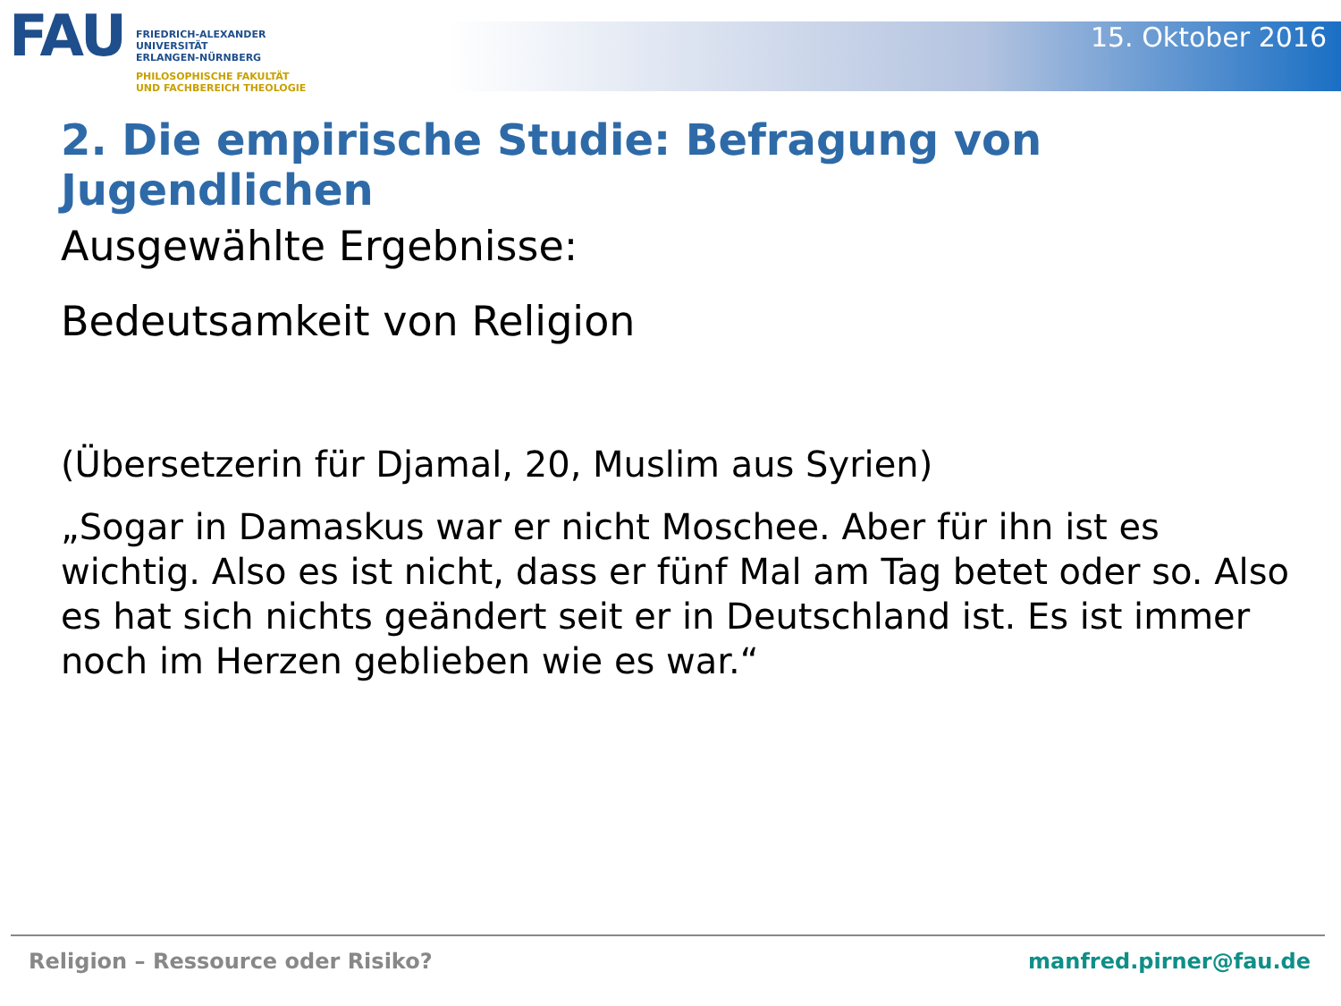FAU
FRIEDRICH-ALEXANDER
UNIVERSITÄT
ERLANGEN-NÜRNBERG
PHILOSOPHISCHE FAKULTÄT
UND FACHBEREICH THEOLOGIE
15. Oktober 2016
2. Die empirische Studie: Befragung von Jugendlichen
Ausgewählte Ergebnisse:
Bedeutsamkeit von Religion
(Übersetzerin für Djamal, 20, Muslim aus Syrien)
„Sogar in Damaskus war er nicht Moschee. Aber für ihn ist es wichtig. Also es ist nicht, dass er fünf Mal am Tag betet oder so. Also es hat sich nichts geändert seit er in Deutschland ist. Es ist immer noch im Herzen geblieben wie es war.“
Religion – Ressource oder Risiko? manfred.pirner@fau.de